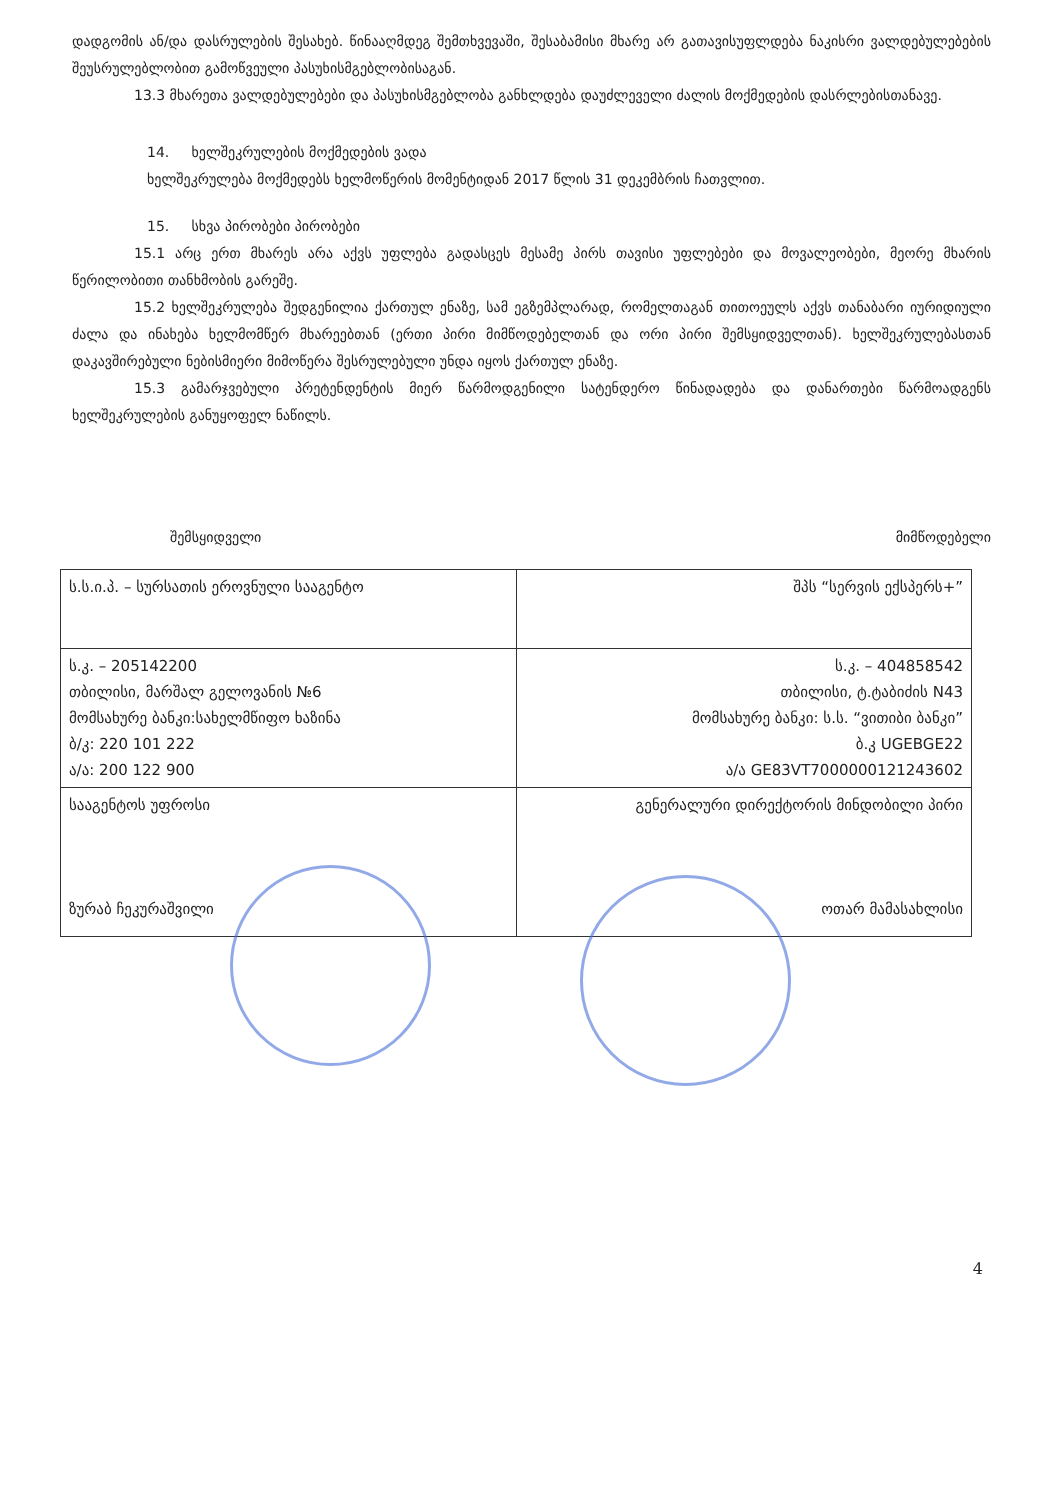დადგომის ან/და დასრულების შესახებ. წინააღმდეგ შემთხვევაში, შესაბამისი მხარე არ გათავისუფლდება ნაკისრი ვალდებულებების შეუსრულებლობით გამოწვეული პასუხისმგებლობისაგან.
13.3 მხარეთა ვალდებულებები და პასუხისმგებლობა განხლდება დაუძლეველი ძალის მოქმედების დასრლებისთანავე.
14. ხელშეკრულების მოქმედების ვადა
ხელშეკრულება მოქმედებს ხელმოწერის მომენტიდან 2017 წლის 31 დეკემბრის ჩათვლით.
15. სხვა პირობები პირობები
15.1 არც ერთ მხარეს არა აქვს უფლება გადასცეს მესამე პირს თავისი უფლებები და მოვალეობები, მეორე მხარის წერილობითი თანხმობის გარეშე.
15.2 ხელშეკრულება შედგენილია ქართულ ენაზე, სამ ეგზემპლარად, რომელთაგან თითოეულს აქვს თანაბარი იურიდიული ძალა და ინახება ხელმომწერ მხარეებთან (ერთი პირი მიმწოდებელთან და ორი პირი შემსყიდველთან). ხელშეკრულებასთან დაკავშირებული ნებისმიერი მიმოწერა შესრულებული უნდა იყოს ქართულ ენაზე.
15.3 გამარჯვებული პრეტენდენტის მიერ წარმოდგენილი სატენდერო წინადადება და დანართები წარმოადგენს ხელშეკრულების განუყოფელ ნაწილს.
შემსყიდველი მიმწოდებელი
| ს.ს.ი.პ. – სურსათის ეროვნული სააგენტო | შპს “სერვის ექსპერს+” |
| ს.კ. – 205142200 თბილისი, მარშალ გელოვანის №6 მომსახურე ბანკი:სახელმწიფო ხაზინა ბ/კ: 220 101 222 ა/ა: 200 122 900 | ს.კ. – 404858542 თბილისი, ტ.ტაბიძის N43 მომსახურე ბანკი: ს.ს. “ვითიბი ბანკი” ბ.კ UGEBGE22 ა/ა GE83VT7000000121243602 |
| სააგენტოს უფროსი ზურაბ ჩეკურაშვილი | გენერალური დირექტორის მინდობილი პირი ოთარ მამასახლისი |
4